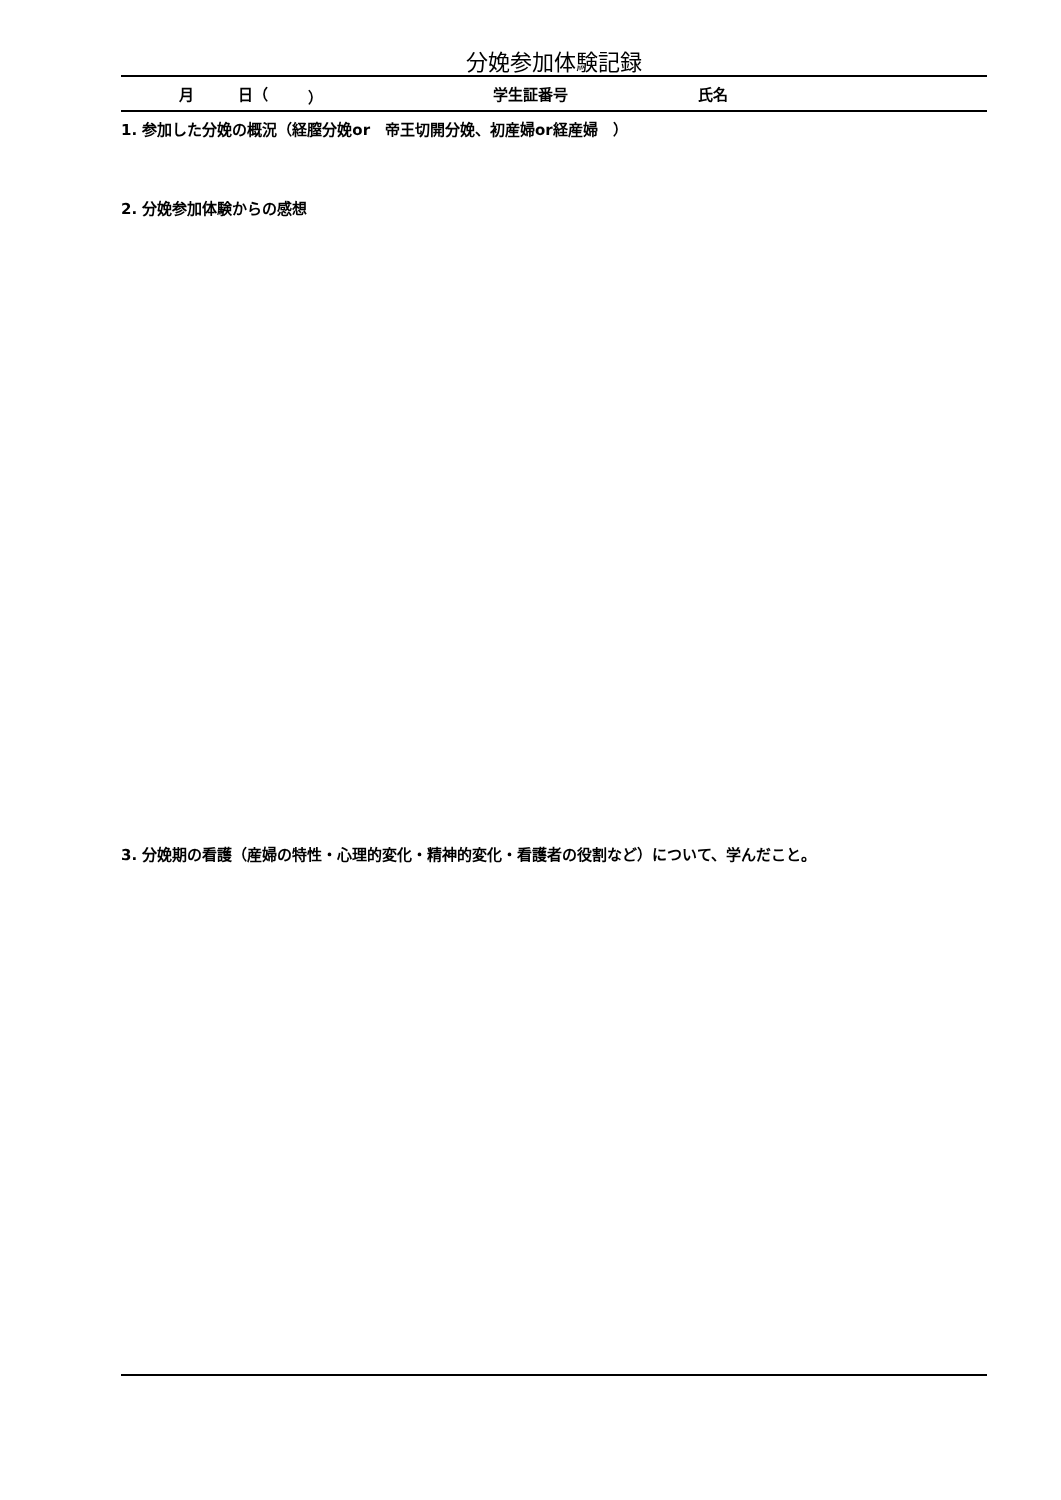分娩参加体験記録
月 日（ ） 学生証番号 氏名
1. 参加した分娩の概況（経膣分娩or　帝王切開分娩、初産婦or経産婦　）
2. 分娩参加体験からの感想
3. 分娩期の看護（産婦の特性・心理的変化・精神的変化・看護者の役割など）について、学んだこと。